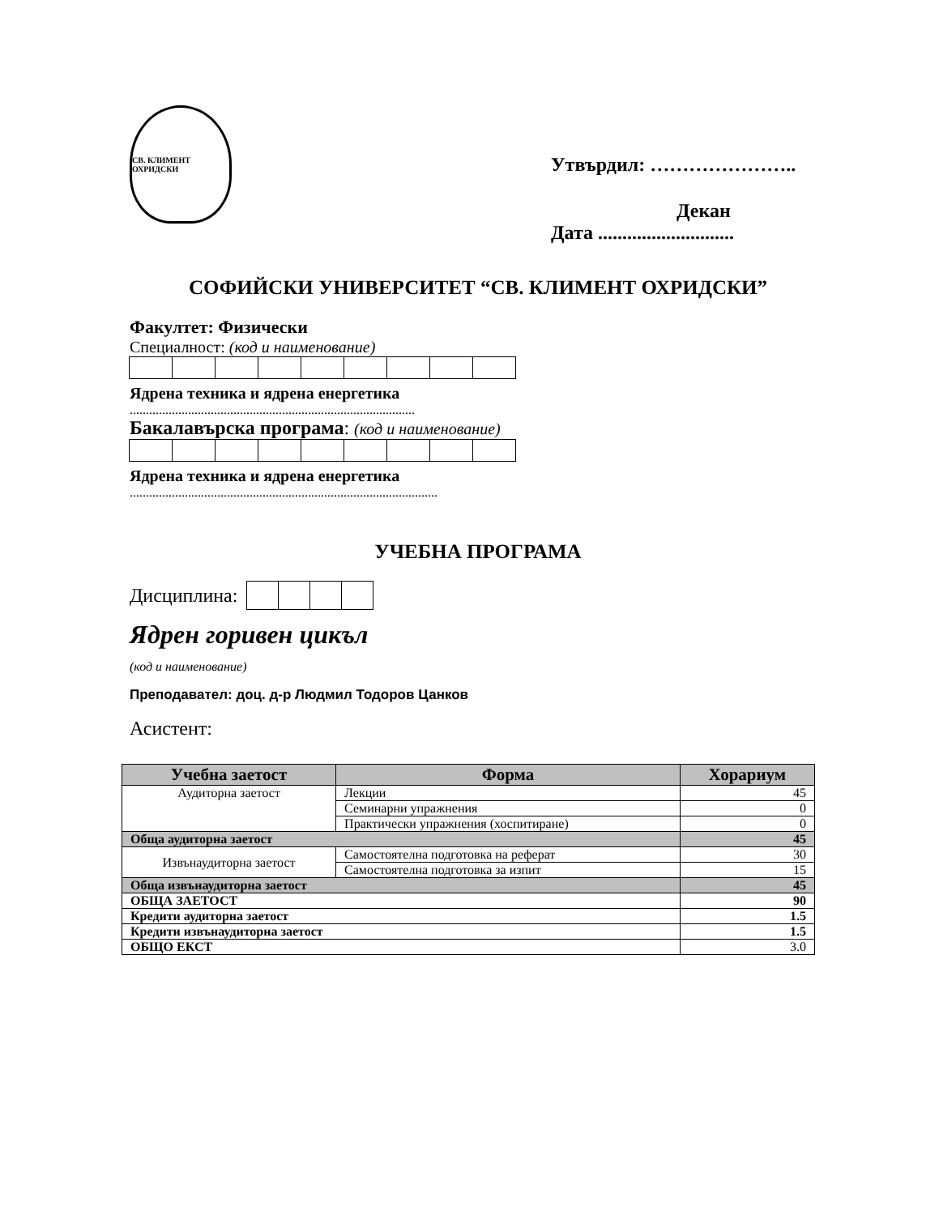СВ. КЛИМЕНТ ОХРИДСКИ
Утвърдил: …………………..
Декан
Дата ............................
СОФИЙСКИ УНИВЕРСИТЕТ “СВ. КЛИМЕНТ ОХРИДСКИ”
Факултет: Физически
Специалност: (код и наименование)
Ядрена техника и ядрена енергетика
........................................................................................
Бакалавърска програма: (код и наименование)
Ядрена техника и ядрена енергетика
...............................................................................................
УЧЕБНА ПРОГРАМА
Дисциплина:
Ядрен горивен цикъл
(код и наименование)
Преподавател: доц. д-р Людмил Тодоров Цанков
Асистент:
| Учебна заетост | Форма | Хорариум |
| --- | --- | --- |
| Аудиторна заетост | Лекции | 45 |
| | Семинарни упражнения | 0 |
| | Практически упражнения (хоспитиране) | 0 |
| Обща аудиторна заетост | | 45 |
| Извънаудиторна заетост | Самостоятелна подготовка на реферат | 30 |
| | Самостоятелна подготовка за изпит | 15 |
| Обща извънаудиторна заетост | | 45 |
| ОБЩА ЗАЕТОСТ | | 90 |
| Кредити аудиторна заетост | | 1.5 |
| Кредити извънаудиторна заетост | | 1.5 |
| ОБЩО ЕКСТ | | 3.0 |